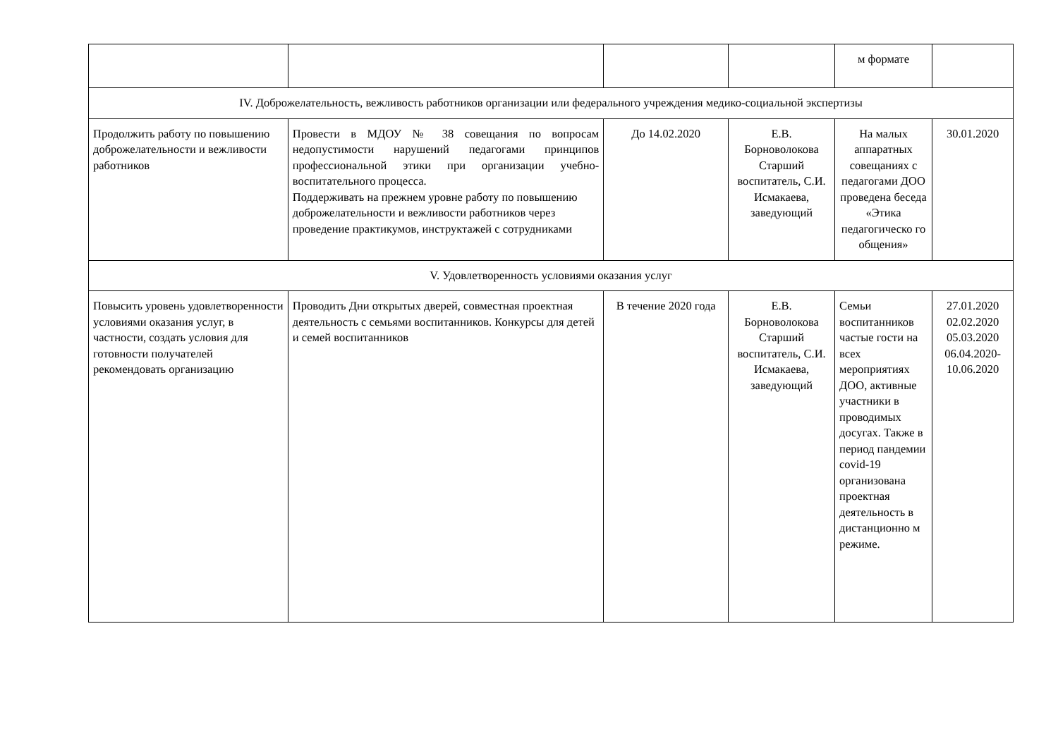| | | | | м формате | |
| IV. Доброжелательность, вежливость работников организации или федерального учреждения медико-социальной экспертизы | | | | | |
| Продолжить работу по повышению доброжелательности и вежливости работников | Провести в МДОУ № 38 совещания по вопросам недопустимости нарушений педагогами принципов профессиональной этики при организации учебно-воспитательного процесса. Поддерживать на прежнем уровне работу по повышению доброжелательности и вежливости работников через проведение практикумов, инструктажей с сотрудниками | До 14.02.2020 | Е.В. Борноволокова Старший воспитатель, С.И. Исмакаева, заведующий | На малых аппаратных совещаниях с педагогами ДОО проведена беседа «Этика педагогическо го общения» | 30.01.2020 |
| V. Удовлетворенность условиями оказания услуг | | | | | |
| Повысить уровень удовлетворенности условиями оказания услуг, в частности, создать условия для готовности получателей рекомендовать организацию | Проводить Дни открытых дверей, совместная проектная деятельность с семьями воспитанников. Конкурсы для детей и семей воспитанников | В течение 2020 года | Е.В. Борноволокова Старший воспитатель, С.И. Исмакаева, заведующий | Семьи воспитанников частые гости на всех мероприятиях ДОО, активные участники в проводимых досугах. Также в период пандемии covid-19 организована проектная деятельность в дистанционно м режиме. | 27.01.2020 02.02.2020 05.03.2020 06.04.2020- 10.06.2020 |